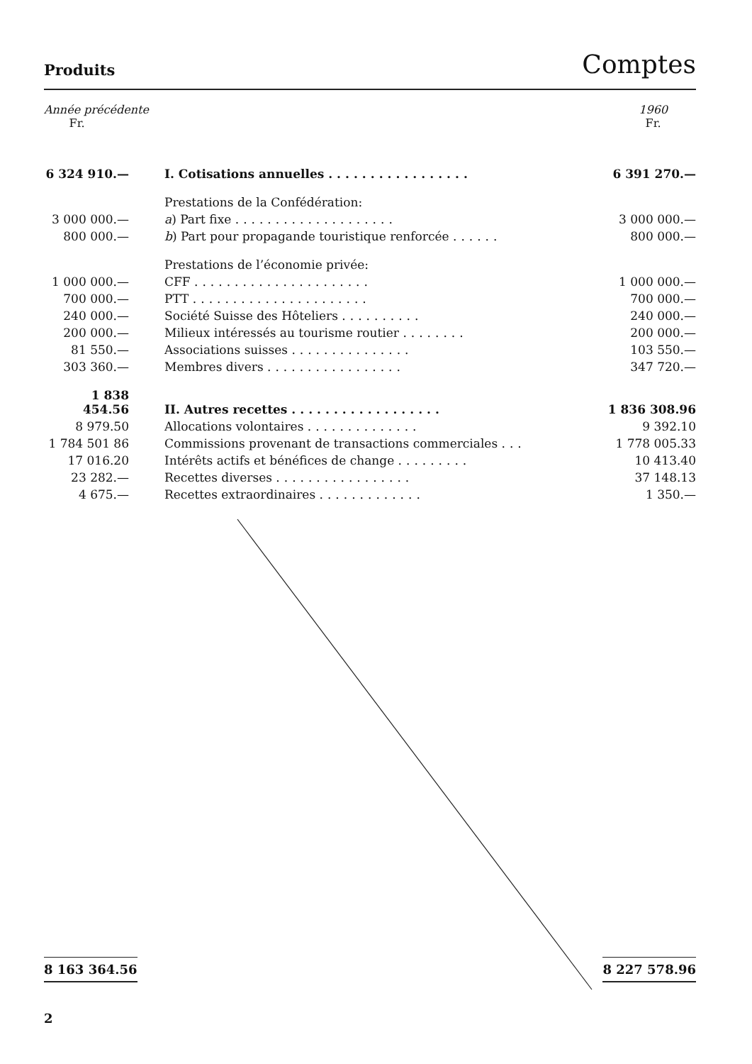Produits Comptes
Année précédente
Fr.
1960
Fr.
| 6 324 910.— | I. Cotisations annuelles ................. | 6 391 270.— |
| | Prestations de la Confédération: | |
| 3 000 000.— | a ) Part fixe .................... | 3 000 000.— |
| 800 000.— | b ) Part pour propagande touristique renforcée ...... | 800 000.— |
| | Prestations de l’économie privée: | |
| 1 000 000.— | CFF ...................... | 1 000 000.— |
| 700 000.— | PTT ...................... | 700 000.— |
| 240 000.— | Société Suisse des Hôteliers .......... | 240 000.— |
| 200 000.— | Milieux intéressés au tourisme routier ........ | 200 000.— |
| 81 550.— | Associations suisses ............... | 103 550.— |
| 303 360.— | Membres divers ................. | 347 720.— |
| 1 838 454.56 | II. Autres recettes .................. | 1 836 308.96 |
| 8 979.50 | Allocations volontaires .............. | 9 392.10 |
| 1 784 501 86 | Commissions provenant de transactions commerciales ... | 1 778 005.33 |
| 17 016.20 | Intérêts actifs et bénéfices de change ......... | 10 413.40 |
| 23 282.— | Recettes diverses ................. | 37 148.13 |
| 4 675.— | Recettes extraordinaires ............. | 1 350.— |
8 163 364.56 8 227 578.96
2